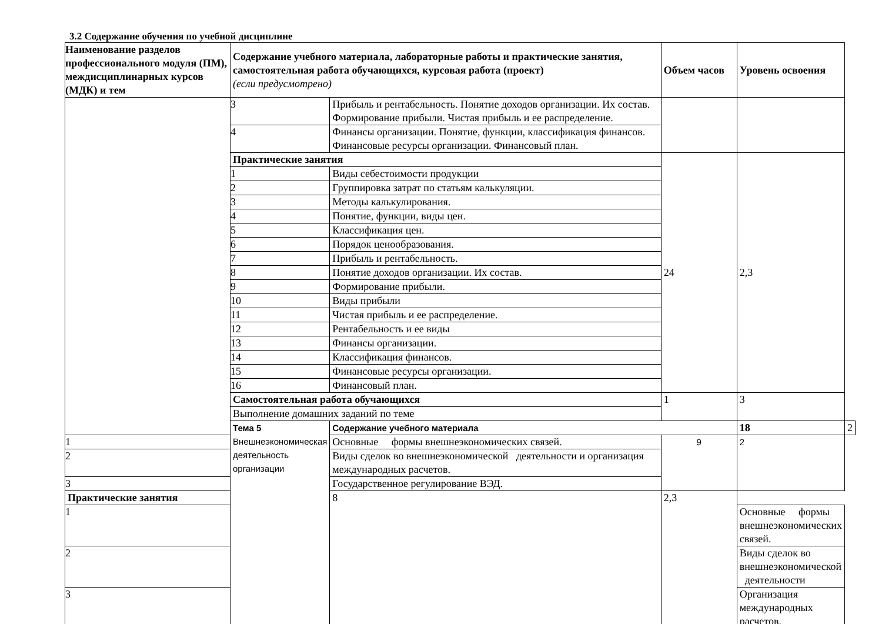3.2 Содержание обучения по учебной дисциплине
| Наименование разделов профессионального модуля (ПМ), междисциплинарных курсов (МДК) и тем | Содержание учебного материала, лабораторные работы и практические занятия, самостоятельная работа обучающихся, курсовая работа (проект) (если предусмотрено) | | Объем часов | Уровень освоения | |
| --- | --- | --- | --- | --- | --- |
| | 3 | Прибыль и рентабельность. Понятие доходов организации. Их состав. Формирование прибыли. Чистая прибыль и ее распределение. | | | |
| | 4 | Финансы организации. Понятие, функции, классификация финансов. Финансовые ресурсы организации. Финансовый план. | | | |
| | Практические занятия | | 24 | 2,3 | |
| | 1 | Виды себестоимости продукции | | | |
| | 2 | Группировка затрат по статьям калькуляции. | | | |
| | 3 | Методы калькулирования. | | | |
| | 4 | Понятие, функции, виды цен. | | | |
| | 5 | Классификация цен. | | | |
| | 6 | Порядок ценообразования. | | | |
| | 7 | Прибыль и рентабельность. | | | |
| | 8 | Понятие доходов организации. Их состав. | | | |
| | 9 | Формирование прибыли. | | | |
| | 10 | Виды прибыли | | | |
| | 11 | Чистая прибыль и ее распределение. | | | |
| | 12 | Рентабельность и ее виды | | | |
| | 13 | Финансы организации. | | | |
| | 14 | Классификация финансов. | | | |
| | 15 | Финансовые ресурсы организации. | | | |
| | 16 | Финансовый план. | | | |
| | Самостоятельная работа обучающихся | | 1 | 3 | |
| | Выполнение домашних заданий по теме | | | | |
| | Тема 5 Внешнеэкономическая деятельность организации | Содержание учебного материала | | 18 | 2 |
| 1 | | Основные формы внешнеэкономических связей. | 9 | 2 | |
| 2 | | Виды сделок во внешнеэкономической деятельности и организация международных расчетов. | | | |
| 3 | | Государственное регулирование ВЭД. | | | |
| Практические занятия | | 8 | 2,3 | | |
| 1 | | | | Основные формы внешнеэкономических связей. | |
| 2 | | | | Виды сделок во внешнеэкономической деятельности | |
| 3 | | | | Организация международных расчетов. | |